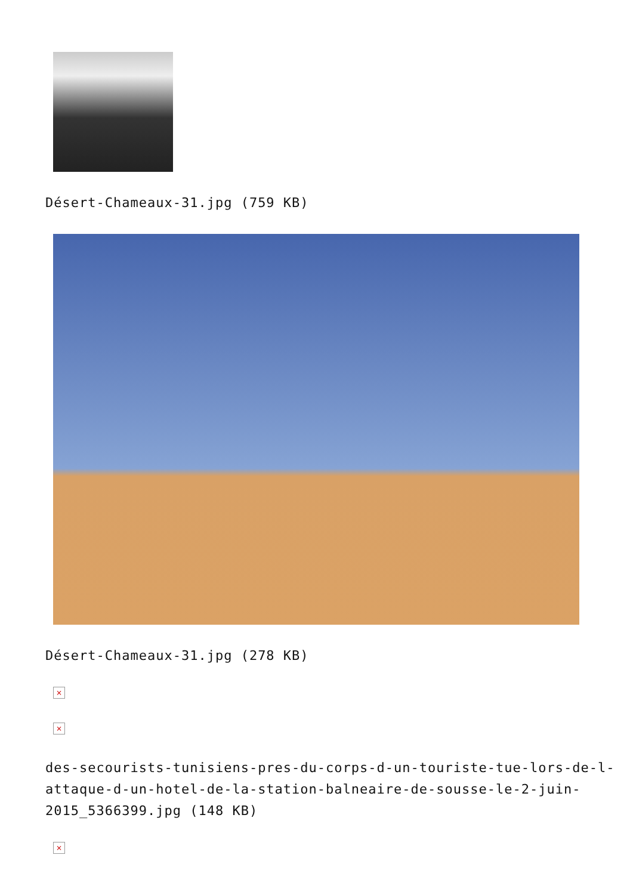Désert-Chameaux-31.jpg (759 KB)
Désert-Chameaux-31.jpg (278 KB)
×
×
des-secourists-tunisiens-pres-du-corps-d-un-touriste-tue-lors-de-l-attaque-d-un-hotel-de-la-station-balneaire-de-sousse-le-2-juin-2015_5366399.jpg (148 KB)
×